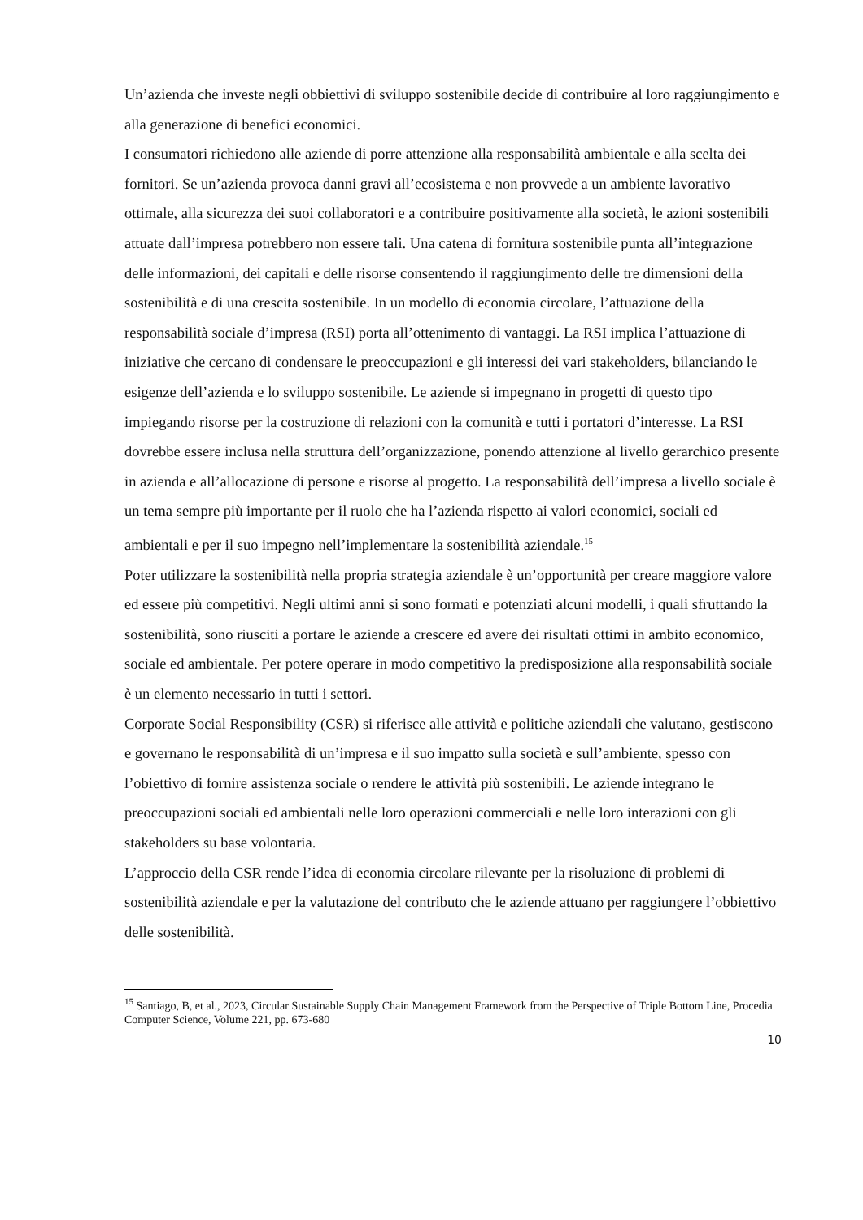Un’azienda che investe negli obbiettivi di sviluppo sostenibile decide di contribuire al loro raggiungimento e alla generazione di benefici economici.
I consumatori richiedono alle aziende di porre attenzione alla responsabilità ambientale e alla scelta dei fornitori. Se un’azienda provoca danni gravi all’ecosistema e non provvede a un ambiente lavorativo ottimale, alla sicurezza dei suoi collaboratori e a contribuire positivamente alla società, le azioni sostenibili attuate dall’impresa potrebbero non essere tali. Una catena di fornitura sostenibile punta all’integrazione delle informazioni, dei capitali e delle risorse consentendo il raggiungimento delle tre dimensioni della sostenibilità e di una crescita sostenibile. In un modello di economia circolare, l’attuazione della responsabilità sociale d’impresa (RSI) porta all’ottenimento di vantaggi. La RSI implica l’attuazione di iniziative che cercano di condensare le preoccupazioni e gli interessi dei vari stakeholders, bilanciando le esigenze dell’azienda e lo sviluppo sostenibile. Le aziende si impegnano in progetti di questo tipo impiegando risorse per la costruzione di relazioni con la comunità e tutti i portatori d’interesse. La RSI dovrebbe essere inclusa nella struttura dell’organizzazione, ponendo attenzione al livello gerarchico presente in azienda e all’allocazione di persone e risorse al progetto. La responsabilità dell’impresa a livello sociale è un tema sempre più importante per il ruolo che ha l’azienda rispetto ai valori economici, sociali ed ambientali e per il suo impegno nell’implementare la sostenibilità aziendale.<sup>15</sup>
Poter utilizzare la sostenibilità nella propria strategia aziendale è un’opportunità per creare maggiore valore ed essere più competitivi. Negli ultimi anni si sono formati e potenziati alcuni modelli, i quali sfruttando la sostenibilità, sono riusciti a portare le aziende a crescere ed avere dei risultati ottimi in ambito economico, sociale ed ambientale. Per potere operare in modo competitivo la predisposizione alla responsabilità sociale è un elemento necessario in tutti i settori.
Corporate Social Responsibility (CSR) si riferisce alle attività e politiche aziendali che valutano, gestiscono e governano le responsabilità di un’impresa e il suo impatto sulla società e sull’ambiente, spesso con l’obiettivo di fornire assistenza sociale o rendere le attività più sostenibili. Le aziende integrano le preoccupazioni sociali ed ambientali nelle loro operazioni commerciali e nelle loro interazioni con gli stakeholders su base volontaria.
L’approccio della CSR rende l’idea di economia circolare rilevante per la risoluzione di problemi di sostenibilità aziendale e per la valutazione del contributo che le aziende attuano per raggiungere l’obbiettivo delle sostenibilità.
<sup>15</sup> Santiago, B, et al., 2023, Circular Sustainable Supply Chain Management Framework from the Perspective of Triple Bottom Line, Procedia Computer Science, Volume 221, pp. 673-680
10